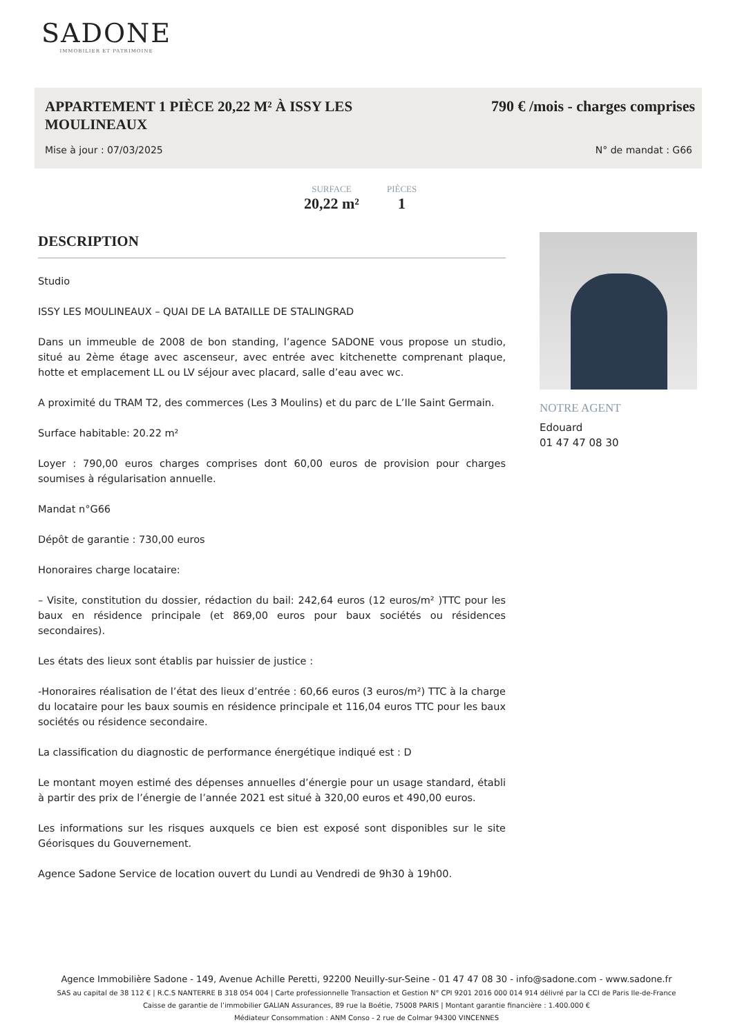SADONE
IMMOBILIER ET PATRIMOINE
APPARTEMENT 1 PIÈCE 20,22 M² À ISSY LES MOULINEAUX
790 € /mois - charges comprises
Mise à jour : 07/03/2025 N° de mandat : G66
SURFACE
20,22 m²
PIÈCES
1
DESCRIPTION
Studio
ISSY LES MOULINEAUX – QUAI DE LA BATAILLE DE STALINGRAD
Dans un immeuble de 2008 de bon standing, l’agence SADONE vous propose un studio, situé au 2ème étage avec ascenseur, avec entrée avec kitchenette comprenant plaque, hotte et emplacement LL ou LV séjour avec placard, salle d’eau avec wc.
A proximité du TRAM T2, des commerces (Les 3 Moulins) et du parc de L’Ile Saint Germain.
Surface habitable: 20.22 m²
Loyer : 790,00 euros charges comprises dont 60,00 euros de provision pour charges soumises à régularisation annuelle.
Mandat n°G66
Dépôt de garantie : 730,00 euros
Honoraires charge locataire:
– Visite, constitution du dossier, rédaction du bail: 242,64 euros (12 euros/m² )TTC pour les baux en résidence principale (et 869,00 euros pour baux sociétés ou résidences secondaires).
Les états des lieux sont établis par huissier de justice :
-Honoraires réalisation de l’état des lieux d’entrée : 60,66 euros (3 euros/m²) TTC à la charge du locataire pour les baux soumis en résidence principale et 116,04 euros TTC pour les baux sociétés ou résidence secondaire.
La classification du diagnostic de performance énergétique indiqué est : D
Le montant moyen estimé des dépenses annuelles d’énergie pour un usage standard, établi à partir des prix de l’énergie de l’année 2021 est situé à 320,00 euros et 490,00 euros.
Les informations sur les risques auxquels ce bien est exposé sont disponibles sur le site Géorisques du Gouvernement.
Agence Sadone Service de location ouvert du Lundi au Vendredi de 9h30 à 19h00.
NOTRE AGENT
Edouard
01 47 47 08 30
Agence Immobilière Sadone - 149, Avenue Achille Peretti, 92200 Neuilly-sur-Seine - 01 47 47 08 30 - info@sadone.com - www.sadone.fr
SAS au capital de 38 112 € | R.C.S NANTERRE B 318 054 004 | Carte professionnelle Transaction et Gestion N° CPI 9201 2016 000 014 914 délivré par la CCI de Paris Ile-de-France
Caisse de garantie de l’immobilier GALIAN Assurances, 89 rue la Boétie, 75008 PARIS | Montant garantie financière : 1.400.000 €
Médiateur Consommation : ANM Conso - 2 rue de Colmar 94300 VINCENNES